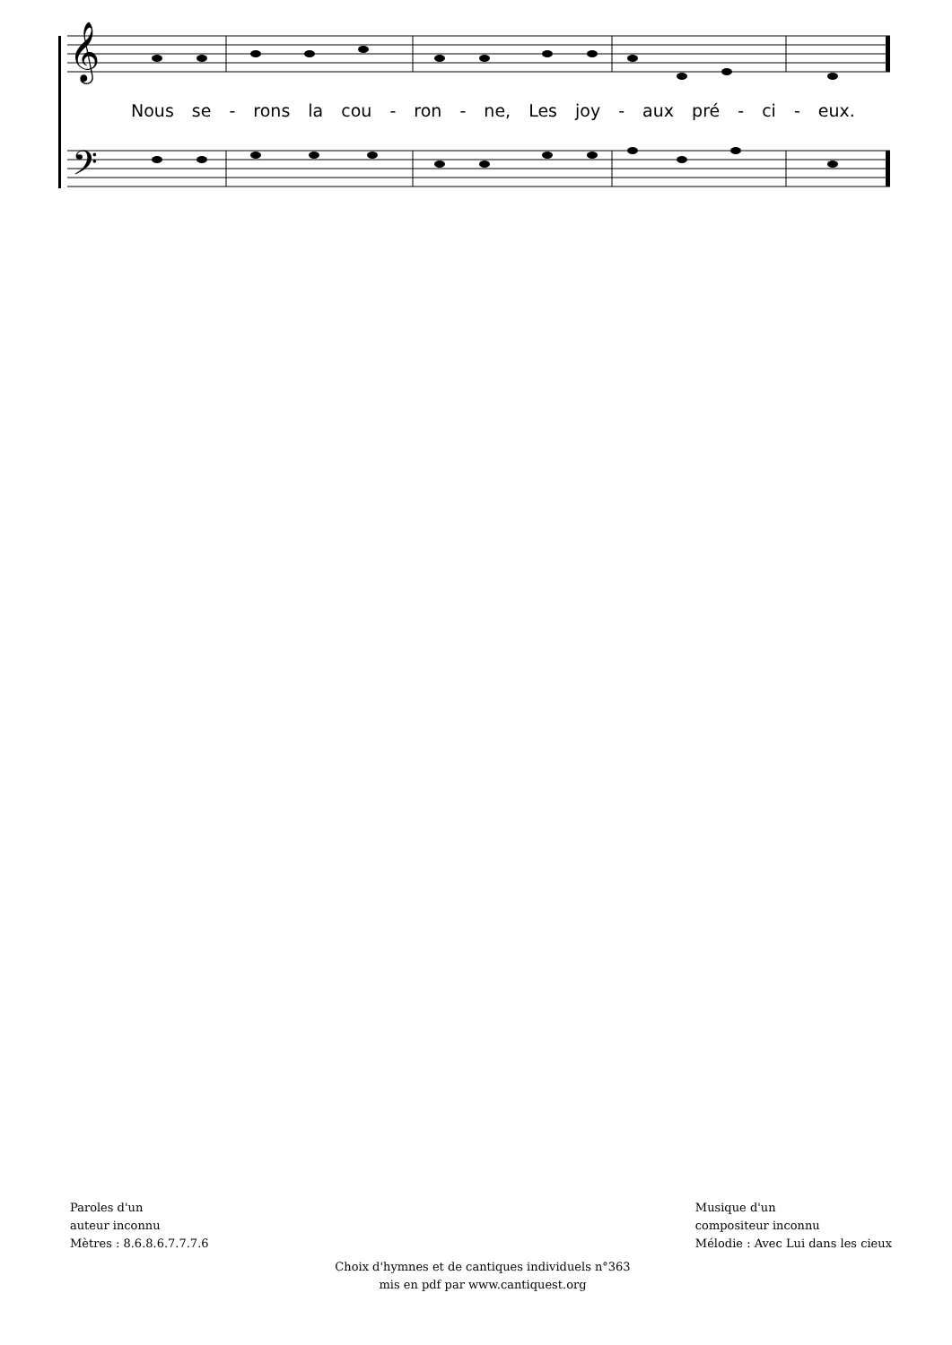𝄞
𝄢
Nous se - rons la cou - ron - ne, Les joy - aux pré - ci - eux.
Paroles d'un
auteur inconnu
Mètres : 8.6.8.6.7.7.7.6
Musique d'un
compositeur inconnu
Mélodie : Avec Lui dans les cieux
Choix d'hymnes et de cantiques individuels n°363
mis en pdf par www.cantiquest.org